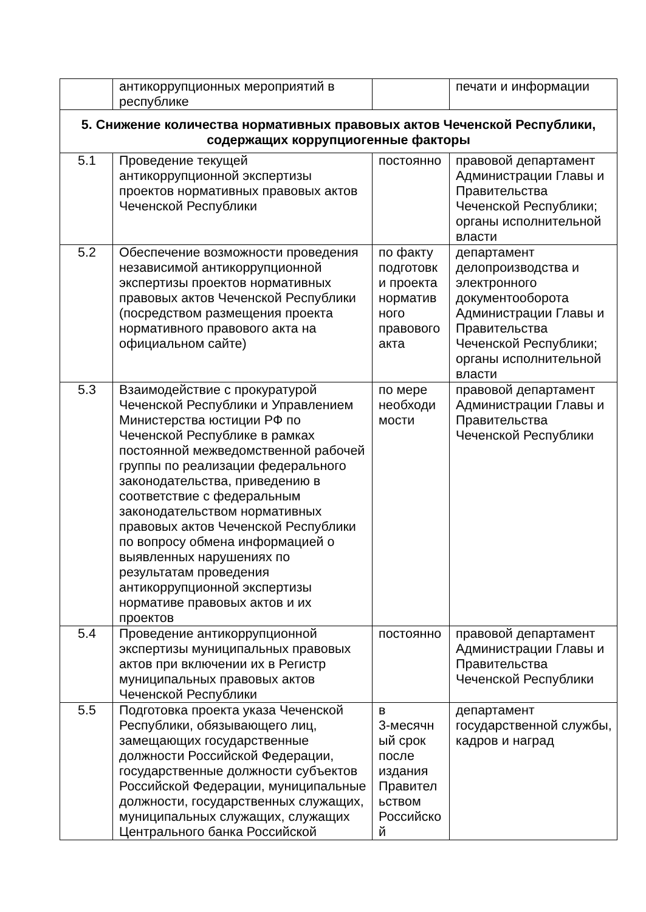| | антикоррупционных мероприятий в республике | | печати и информации |
| 5. Снижение количества нормативных правовых актов Чеченской Республики, содержащих коррупциогенные факторы | | | |
| 5.1 | Проведение текущей антикоррупционной экспертизы проектов нормативных правовых актов Чеченской Республики | постоянно | правовой департамент Администрации Главы и Правительства Чеченской Республики; органы исполнительной власти |
| 5.2 | Обеспечение возможности проведения независимой антикоррупционной экспертизы проектов нормативных правовых актов Чеченской Республики (посредством размещения проекта нормативного правового акта на официальном сайте) | по факту подготовк и проекта норматив ного правового акта | департамент делопроизводства и электронного документооборота Администрации Главы и Правительства Чеченской Республики; органы исполнительной власти |
| 5.3 | Взаимодействие с прокуратурой Чеченской Республики и Управлением Министерства юстиции РФ по Чеченской Республике в рамках постоянной межведомственной рабочей группы по реализации федерального законодательства, приведению в соответствие с федеральным законодательством нормативных правовых актов Чеченской Республики по вопросу обмена информацией о выявленных нарушениях по результатам проведения антикоррупционной экспертизы нормативе правовых актов и их проектов | по мере необходи мости | правовой департамент Администрации Главы и Правительства Чеченской Республики |
| 5.4 | Проведение антикоррупционной экспертизы муниципальных правовых актов при включении их в Регистр муниципальных правовых актов Чеченской Республики | постоянно | правовой департамент Администрации Главы и Правительства Чеченской Республики |
| 5.5 | Подготовка проекта указа Чеченской Республики, обязывающего лиц, замещающих государственные должности Российской Федерации, государственные должности субъектов Российской Федерации, муниципальные должности, государственных служащих, муниципальных служащих, служащих Центрального банка Российской | в 3-месячн ый срок после издания Правител ьством Российско й | департамент государственной службы, кадров и наград |